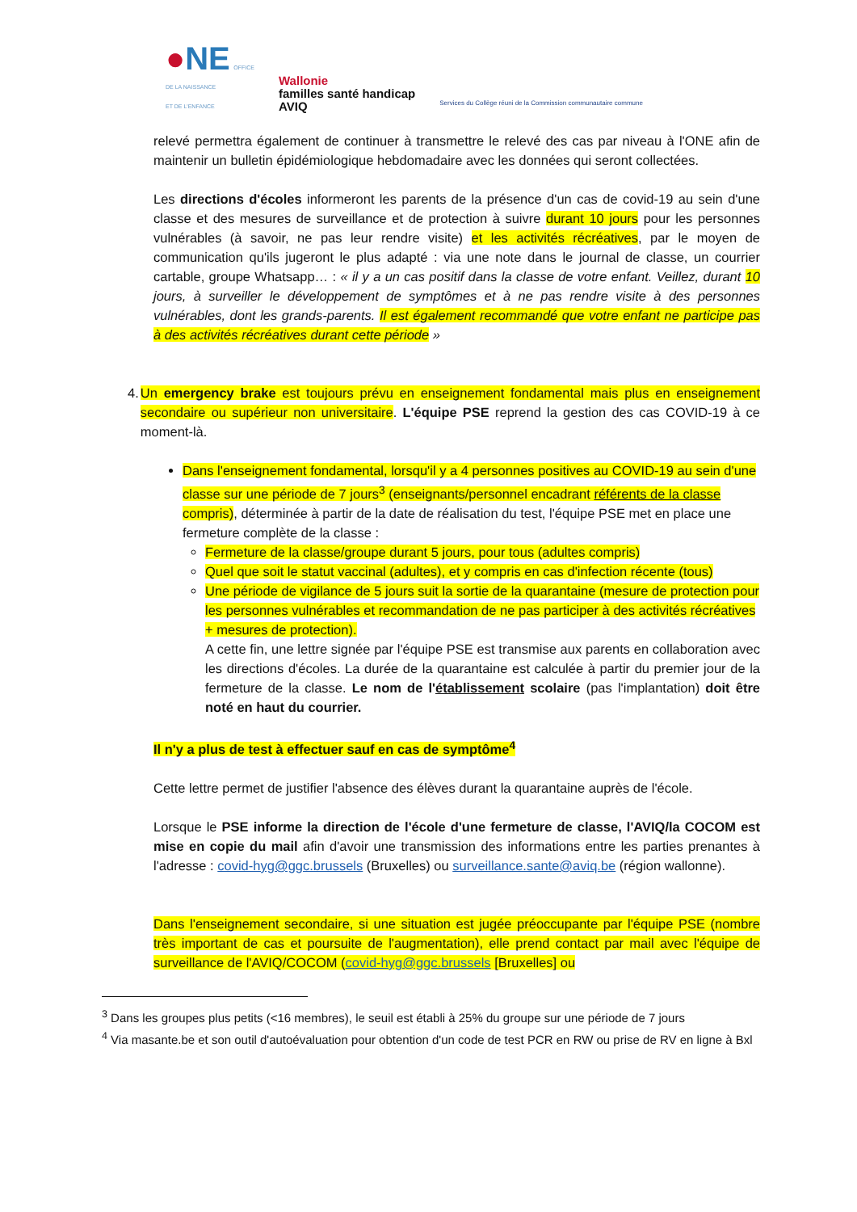●NE OFFICE
DE LA NAISSANCE
ET DE L'ENFANCE
Wallonie
familles santé handicap
AVIQ
Services du Collège réuni de la Commission communautaire commune
relevé permettra également de continuer à transmettre le relevé des cas par niveau à l'ONE afin de maintenir un bulletin épidémiologique hebdomadaire avec les données qui seront collectées.
Les directions d'écoles informeront les parents de la présence d'un cas de covid-19 au sein d'une classe et des mesures de surveillance et de protection à suivre durant 10 jours pour les personnes vulnérables (à savoir, ne pas leur rendre visite) et les activités récréatives, par le moyen de communication qu'ils jugeront le plus adapté : via une note dans le journal de classe, un courrier cartable, groupe Whatsapp… : « il y a un cas positif dans la classe de votre enfant. Veillez, durant 10 jours, à surveiller le développement de symptômes et à ne pas rendre visite à des personnes vulnérables, dont les grands-parents. Il est également recommandé que votre enfant ne participe pas à des activités récréatives durant cette période »
4. Un emergency brake est toujours prévu en enseignement fondamental mais plus en enseignement secondaire ou supérieur non universitaire. L'équipe PSE reprend la gestion des cas COVID-19 à ce moment-là.
Dans l'enseignement fondamental, lorsqu'il y a 4 personnes positives au COVID-19 au sein d'une classe sur une période de 7 jours<sup>3</sup> (enseignants/personnel encadrant référents de la classe compris), déterminée à partir de la date de réalisation du test, l'équipe PSE met en place une fermeture complète de la classe :
Fermeture de la classe/groupe durant 5 jours, pour tous (adultes compris)
Quel que soit le statut vaccinal (adultes), et y compris en cas d'infection récente (tous)
Une période de vigilance de 5 jours suit la sortie de la quarantaine (mesure de protection pour les personnes vulnérables et recommandation de ne pas participer à des activités récréatives + mesures de protection).
A cette fin, une lettre signée par l'équipe PSE est transmise aux parents en collaboration avec les directions d'écoles. La durée de la quarantaine est calculée à partir du premier jour de la fermeture de la classe. Le nom de l'établissement scolaire (pas l'implantation) doit être noté en haut du courrier.
Il n'y a plus de test à effectuer sauf en cas de symptôme<sup>4</sup>
Cette lettre permet de justifier l'absence des élèves durant la quarantaine auprès de l'école.
Lorsque le PSE informe la direction de l'école d'une fermeture de classe, l'AVIQ/la COCOM est mise en copie du mail afin d'avoir une transmission des informations entre les parties prenantes à l'adresse : covid-hyg@ggc.brussels (Bruxelles) ou surveillance.sante@aviq.be (région wallonne).
Dans l'enseignement secondaire, si une situation est jugée préoccupante par l'équipe PSE (nombre très important de cas et poursuite de l'augmentation), elle prend contact par mail avec l'équipe de surveillance de l'AVIQ/COCOM (covid-hyg@ggc.brussels [Bruxelles] ou
<sup>3</sup> Dans les groupes plus petits (<16 membres), le seuil est établi à 25% du groupe sur une période de 7 jours
<sup>4</sup> Via masante.be et son outil d'autoévaluation pour obtention d'un code de test PCR en RW ou prise de RV en ligne à Bxl